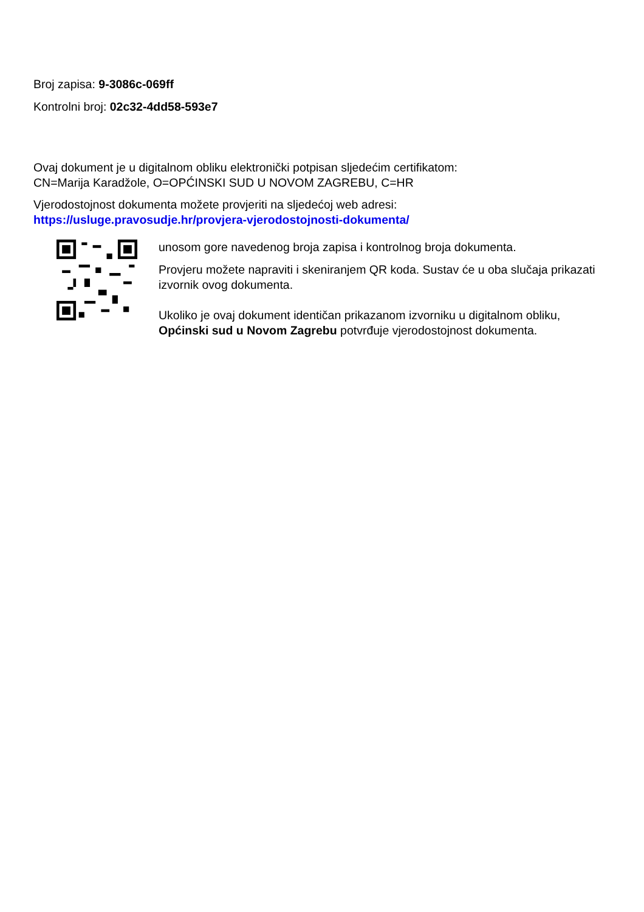Broj zapisa: 9-3086c-069ff
Kontrolni broj: 02c32-4dd58-593e7
Ovaj dokument je u digitalnom obliku elektronički potpisan sljedećim certifikatom:
CN=Marija Karadžole, O=OPĆINSKI SUD U NOVOM ZAGREBU, C=HR
Vjerodostojnost dokumenta možete provjeriti na sljedećoj web adresi:
https://usluge.pravosudje.hr/provjera-vjerodostojnosti-dokumenta/
unosom gore navedenog broja zapisa i kontrolnog broja dokumenta.
Provjeru možete napraviti i skeniranjem QR koda. Sustav će u oba slučaja prikazati izvornik ovog dokumenta.
Ukoliko je ovaj dokument identičan prikazanom izvorniku u digitalnom obliku, Općinski sud u Novom Zagrebu potvrđuje vjerodostojnost dokumenta.